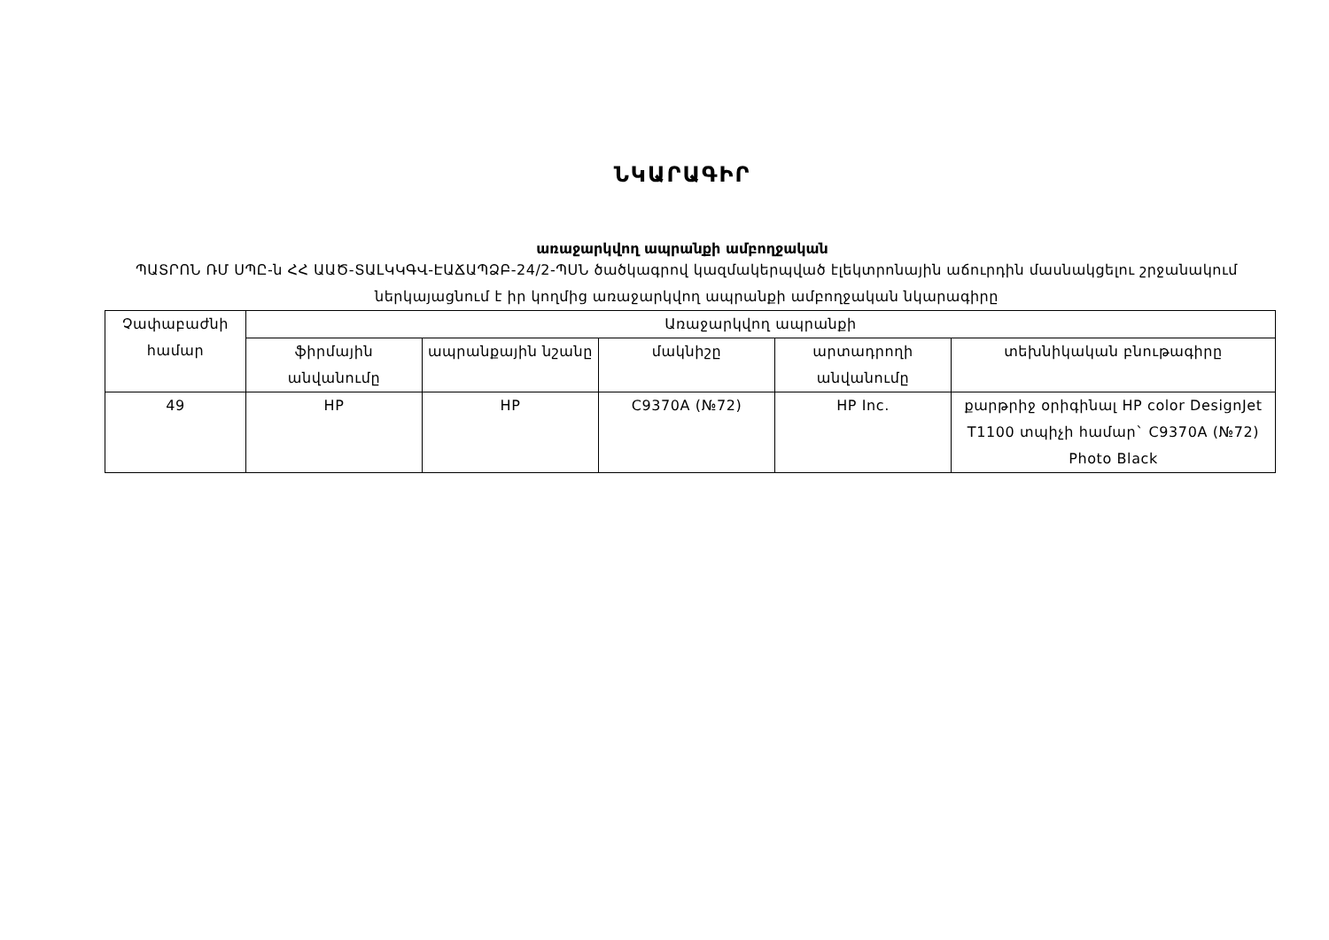ՆԿԱՐԱԳԻՐ
առաջարկվող ապրանքի ամբողջական
ՊԱՏՐՈՆ ՌՄ ՍՊԸ-ն ՀՀ ԱԱԾ-ՏԱԼԿԿԳՎ-ԷԱՃԱՊՁԲ-24/2-ՊՍՆ ծածկագրով կազմակերպված էլեկտրոնային աճուրդին մասնակցելու շրջանակում ներկայացնում է իր կողմից առաջարկվող ապրանքի ամբողջական նկարագիրը
| Չափաբաժնի համար | Առաջարկվող ապրանքի | | | | |
| --- | --- | --- | --- | --- | --- |
| | ֆիրմային անվանումը | ապրանքային նշանը | մակնիշը | արտադրողի անվանումը | տեխնիկական բնութագիրը |
| 49 | HP | HP | C9370A (№72) | HP Inc. | քարթրիջ օրիգինալ HP color DesignJet T1100 տպիչի համար` C9370A (№72) Photo Black |